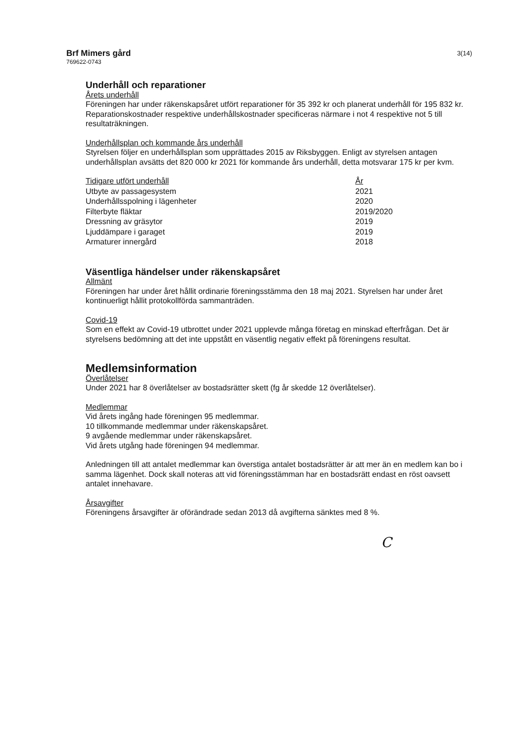Brf Mimers gård
769622-0743
3(14)
Underhåll och reparationer
Årets underhåll
Föreningen har under räkenskapsåret utfört reparationer för 35 392 kr och planerat underhåll för 195 832 kr. Reparationskostnader respektive underhållskostnader specificeras närmare i not 4 respektive not 5 till resultaträkningen.
Underhållsplan och kommande års underhåll
Styrelsen följer en underhållsplan som upprättades 2015 av Riksbyggen. Enligt av styrelsen antagen underhållsplan avsätts det 820 000 kr 2021 för kommande års underhåll, detta motsvarar 175 kr per kvm.
| Tidigare utfört underhåll | År |
| --- | --- |
| Utbyte av passagesystem | 2021 |
| Underhållsspolning i lägenheter | 2020 |
| Filterbyte fläktar | 2019/2020 |
| Dressning av gräsytor | 2019 |
| Ljuddämpare i garaget | 2019 |
| Armaturer innergård | 2018 |
Väsentliga händelser under räkenskapsåret
Allmänt
Föreningen har under året hållit ordinarie föreningsstämma den 18 maj 2021. Styrelsen har under året kontinuerligt hållit protokollförda sammanträden.
Covid-19
Som en effekt av Covid-19 utbrottet under 2021 upplevde många företag en minskad efterfrågan. Det är styrelsens bedömning att det inte uppstått en väsentlig negativ effekt på föreningens resultat.
Medlemsinformation
Överlåtelser
Under 2021 har 8 överlåtelser av bostadsrätter skett (fg år skedde 12 överlåtelser).
Medlemmar
Vid årets ingång hade föreningen 95 medlemmar.
10 tillkommande medlemmar under räkenskapsåret.
9 avgående medlemmar under räkenskapsåret.
Vid årets utgång hade föreningen 94 medlemmar.
Anledningen till att antalet medlemmar kan överstiga antalet bostadsrätter är att mer än en medlem kan bo i samma lägenhet. Dock skall noteras att vid föreningsstämman har en bostadsrätt endast en röst oavsett antalet innehavare.
Årsavgifter
Föreningens årsavgifter är oförändrade sedan 2013 då avgifterna sänktes med 8 %.
C